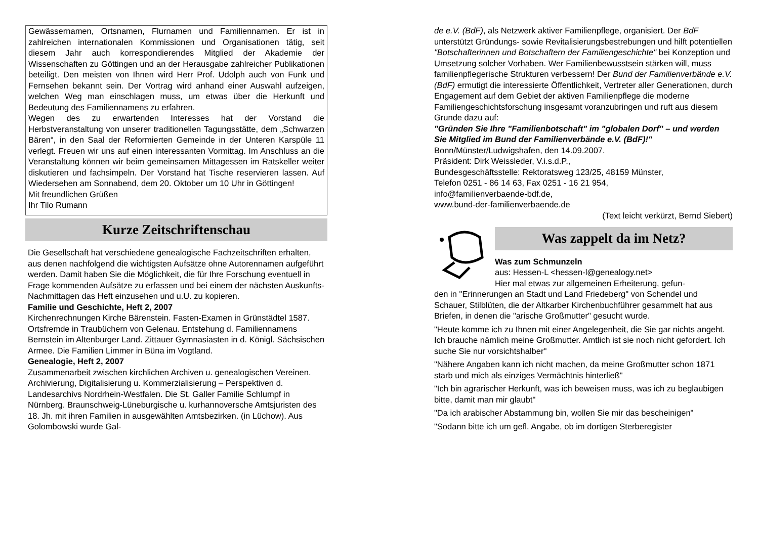Gewässernamen, Ortsnamen, Flurnamen und Familiennamen. Er ist in zahlreichen internationalen Kommissionen und Organisationen tätig, seit diesem Jahr auch korrespondierendes Mitglied der Akademie der Wissenschaften zu Göttingen und an der Herausgabe zahlreicher Publikationen beteiligt. Den meisten von Ihnen wird Herr Prof. Udolph auch von Funk und Fernsehen bekannt sein. Der Vortrag wird anhand einer Auswahl aufzeigen, welchen Weg man einschlagen muss, um etwas über die Herkunft und Bedeutung des Familiennamens zu erfahren.
Wegen des zu erwartenden Interesses hat der Vorstand die Herbstveranstaltung von unserer traditionellen Tagungsstätte, dem „Schwarzen Bären“, in den Saal der Reformierten Gemeinde in der Unteren Karspüle 11 verlegt. Freuen wir uns auf einen interessanten Vormittag. Im Anschluss an die Veranstaltung können wir beim gemeinsamen Mittagessen im Ratskeller weiter diskutieren und fachsimpeln. Der Vorstand hat Tische reservieren lassen. Auf Wiedersehen am Sonnabend, dem 20. Oktober um 10 Uhr in Göttingen!
Mit freundlichen Grüßen
Ihr Tilo Rumann
Kurze Zeitschriftenschau
Die Gesellschaft hat verschiedene genealogische Fachzeitschriften erhalten, aus denen nachfolgend die wichtigsten Aufsätze ohne Autorennamen aufgeführt werden. Damit haben Sie die Möglichkeit, die für Ihre Forschung eventuell in Frage kommenden Aufsätze zu erfassen und bei einem der nächsten Auskunfts-Nachmittagen das Heft einzusehen und u.U. zu kopieren.
Familie und Geschichte, Heft 2, 2007
Kirchenrechnungen Kirche Bärenstein. Fasten-Examen in Grünstädtel 1587. Ortsfremde in Traubüchern von Gelenau. Entstehung d. Familiennamens Bernstein im Altenburger Land. Zittauer Gymnasiasten in d. Königl. Sächsischen Armee. Die Familien Limmer in Büna im Vogtland.
Genealogie, Heft 2, 2007
Zusammenarbeit zwischen kirchlichen Archiven u. genealogischen Vereinen. Archivierung, Digitalisierung u. Kommerzialisierung – Perspektiven d. Landesarchivs Nordrhein-Westfalen. Die St. Galler Familie Schlumpf in Nürnberg. Braunschweig-Lüneburgische u. kurhannoversche Amtsjuristen des 18. Jh. mit ihren Familien in ausgewählten Amtsbezirken. (in Lüchow). Aus Golombowski wurde Gal-
de e.V. (BdF), als Netzwerk aktiver Familienpflege, organisiert. Der BdF unterstützt Gründungs- sowie Revitalisierungsbestrebungen und hilft potentiellen "Botschafterinnen und Botschaftern der Familiengeschichte" bei Konzeption und Umsetzung solcher Vorhaben. Wer Familienbewusstsein stärken will, muss familienpflegerische Strukturen verbessern! Der Bund der Familienverbände e.V. (BdF) ermutigt die interessierte Öffentlichkeit, Vertreter aller Generationen, durch Engagement auf dem Gebiet der aktiven Familienpflege die moderne Familiengeschichtsforschung insgesamt voranzubringen und ruft aus diesem Grunde dazu auf:
"Gründen Sie Ihre "Familienbotschaft" im "globalen Dorf" – und werden Sie Mitglied im Bund der Familienverbände e.V. (BdF)!"
Bonn/Münster/Ludwigshafen, den 14.09.2007.
Präsident: Dirk Weissleder, V.i.s.d.P.,
Bundesgeschäftsstelle: Rektoratsweg 123/25, 48159 Münster,
Telefon 0251 - 86 14 63, Fax 0251 - 16 21 954,
info@familienverbaende-bdf.de,
www.bund-der-familienverbaende.de
(Text leicht verkürzt, Bernd Siebert)
Was zappelt da im Netz?
Was zum Schmunzeln
aus: Hessen-L <hessen-l@genealogy.net>
Hier mal etwas zur allgemeinen Erheiterung, gefun-
den in "Erinnerungen an Stadt und Land Friedeberg" von Schendel und Schauer, Stilblüten, die der Altkarber Kirchenbuchführer gesammelt hat aus Briefen, in denen die "arische Großmutter" gesucht wurde.
"Heute komme ich zu Ihnen mit einer Angelegenheit, die Sie gar nichts angeht. Ich brauche nämlich meine Großmutter. Amtlich ist sie noch nicht gefordert. Ich suche Sie nur vorsichtshalber"
"Nähere Angaben kann ich nicht machen, da meine Großmutter schon 1871 starb und mich als einziges Vermächtnis hinterließ"
"Ich bin agrarischer Herkunft, was ich beweisen muss, was ich zu beglaubigen bitte, damit man mir glaubt"
"Da ich arabischer Abstammung bin, wollen Sie mir das bescheinigen"
"Sodann bitte ich um gefl. Angabe, ob im dortigen Sterberegister